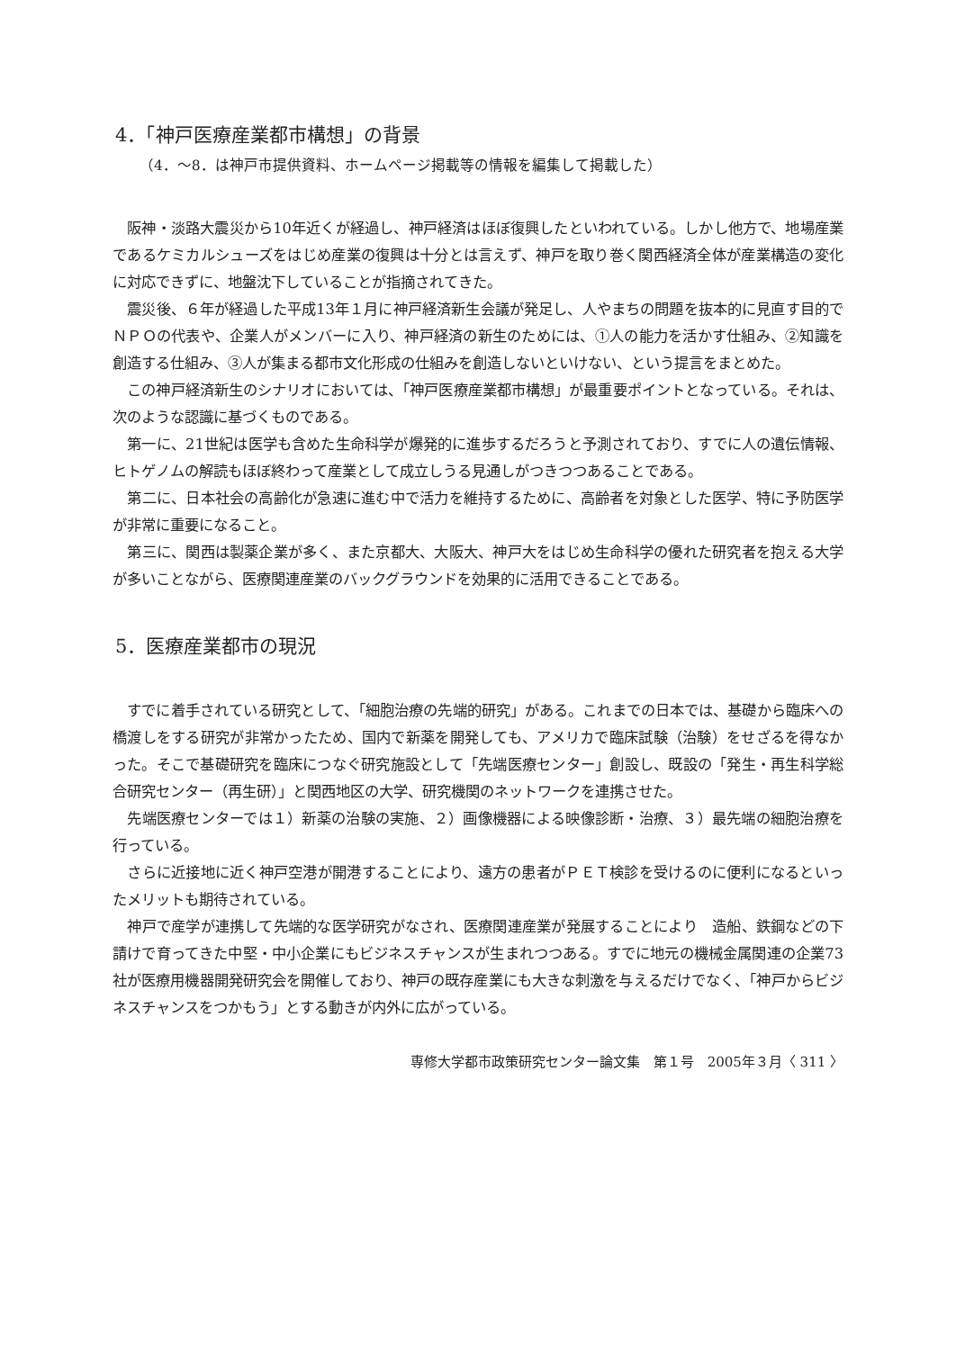4．「神戸医療産業都市構想」の背景
（4．～8．は神戸市提供資料、ホームページ掲載等の情報を編集して掲載した）
阪神・淡路大震災から10年近くが経過し、神戸経済はほぼ復興したといわれている。しかし他方で、地場産業であるケミカルシューズをはじめ産業の復興は十分とは言えず、神戸を取り巻く関西経済全体が産業構造の変化に対応できずに、地盤沈下していることが指摘されてきた。
震災後、６年が経過した平成13年１月に神戸経済新生会議が発足し、人やまちの問題を抜本的に見直す目的でＮＰＯの代表や、企業人がメンバーに入り、神戸経済の新生のためには、①人の能力を活かす仕組み、②知識を創造する仕組み、③人が集まる都市文化形成の仕組みを創造しないといけない、という提言をまとめた。
この神戸経済新生のシナリオにおいては、「神戸医療産業都市構想」が最重要ポイントとなっている。それは、次のような認識に基づくものである。
第一に、21世紀は医学も含めた生命科学が爆発的に進歩するだろうと予測されており、すでに人の遺伝情報、ヒトゲノムの解読もほぼ終わって産業として成立しうる見通しがつきつつあることである。
第二に、日本社会の高齢化が急速に進む中で活力を維持するために、高齢者を対象とした医学、特に予防医学が非常に重要になること。
第三に、関西は製薬企業が多く、また京都大、大阪大、神戸大をはじめ生命科学の優れた研究者を抱える大学が多いことながら、医療関連産業のバックグラウンドを効果的に活用できることである。
5．医療産業都市の現況
すでに着手されている研究として、「細胞治療の先端的研究」がある。これまでの日本では、基礎から臨床への橋渡しをする研究が非常かったため、国内で新薬を開発しても、アメリカで臨床試験（治験）をせざるを得なかった。そこで基礎研究を臨床につなぐ研究施設として「先端医療センター」創設し、既設の「発生・再生科学総合研究センター（再生研）」と関西地区の大学、研究機関のネットワークを連携させた。
先端医療センターでは１）新薬の治験の実施、２）画像機器による映像診断・治療、３）最先端の細胞治療を行っている。
さらに近接地に近く神戸空港が開港することにより、遠方の患者がＰＥＴ検診を受けるのに便利になるといったメリットも期待されている。
神戸で産学が連携して先端的な医学研究がなされ、医療関連産業が発展することにより　造船、鉄鋼などの下請けで育ってきた中堅・中小企業にもビジネスチャンスが生まれつつある。すでに地元の機械金属関連の企業73社が医療用機器開発研究会を開催しており、神戸の既存産業にも大きな刺激を与えるだけでなく、「神戸からビジネスチャンスをつかもう」とする動きが内外に広がっている。
専修大学都市政策研究センター論文集　第１号　2005年３月〈 311 〉